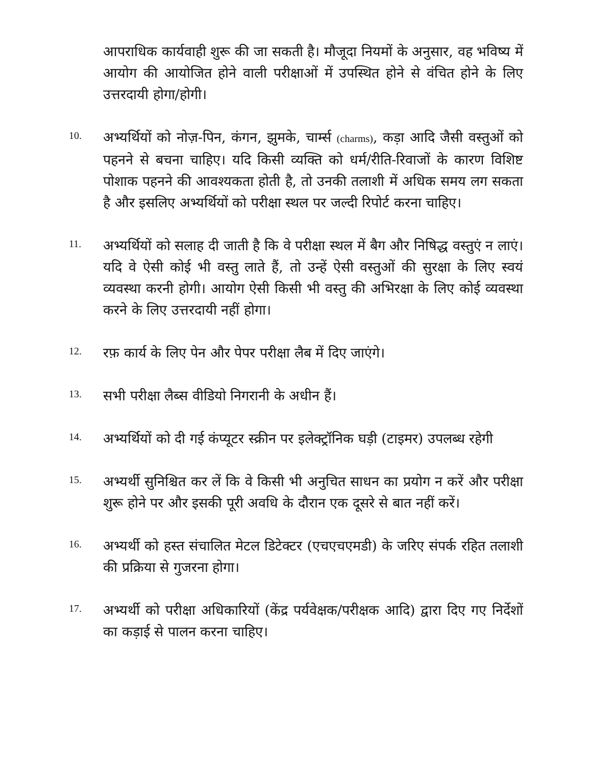आपराधिक कार्यवाही शुरू की जा सकती है। मौजूदा नियमों के अनुसार, वह भविष्य में आयोग की आयोजित होने वाली परीक्षाओं में उपस्थित होने से वंचित होने के लिए उत्तरदायी होगा/होगी।
10.
अभ्यर्थियों को नोज़-पिन, कंगन, झुमके, चार्म्स (charms), कड़ा आदि जैसी वस्तुओं को पहनने से बचना चाहिए। यदि किसी व्यक्ति को धर्म/रीति-रिवाजों के कारण विशिष्ट पोशाक पहनने की आवश्यकता होती है, तो उनकी तलाशी में अधिक समय लग सकता है और इसलिए अभ्यर्थियों को परीक्षा स्थल पर जल्दी रिपोर्ट करना चाहिए।
11.
अभ्यर्थियों को सलाह दी जाती है कि वे परीक्षा स्थल में बैग और निषिद्ध वस्तुएं न लाएं। यदि वे ऐसी कोई भी वस्तु लाते हैं, तो उन्हें ऐसी वस्तुओं की सुरक्षा के लिए स्वयं व्यवस्था करनी होगी। आयोग ऐसी किसी भी वस्तु की अभिरक्षा के लिए कोई व्यवस्था करने के लिए उत्तरदायी नहीं होगा।
12.
रफ़ कार्य के लिए पेन और पेपर परीक्षा लैब में दिए जाएंगे।
13.
सभी परीक्षा लैब्स वीडियो निगरानी के अधीन हैं।
14.
अभ्यर्थियों को दी गई कंप्यूटर स्क्रीन पर इलेक्ट्रॉनिक घड़ी (टाइमर) उपलब्ध रहेगी
15.
अभ्यर्थी सुनिश्चित कर लें कि वे किसी भी अनुचित साधन का प्रयोग न करें और परीक्षा शुरू होने पर और इसकी पूरी अवधि के दौरान एक दूसरे से बात नहीं करें।
16.
अभ्यर्थी को हस्त संचालित मेटल डिटेक्टर (एचएचएमडी) के जरिए संपर्क रहित तलाशी की प्रक्रिया से गुजरना होगा।
17.
अभ्यर्थी को परीक्षा अधिकारियों (केंद्र पर्यवेक्षक/परीक्षक आदि) द्वारा दिए गए निर्देशों का कड़ाई से पालन करना चाहिए।